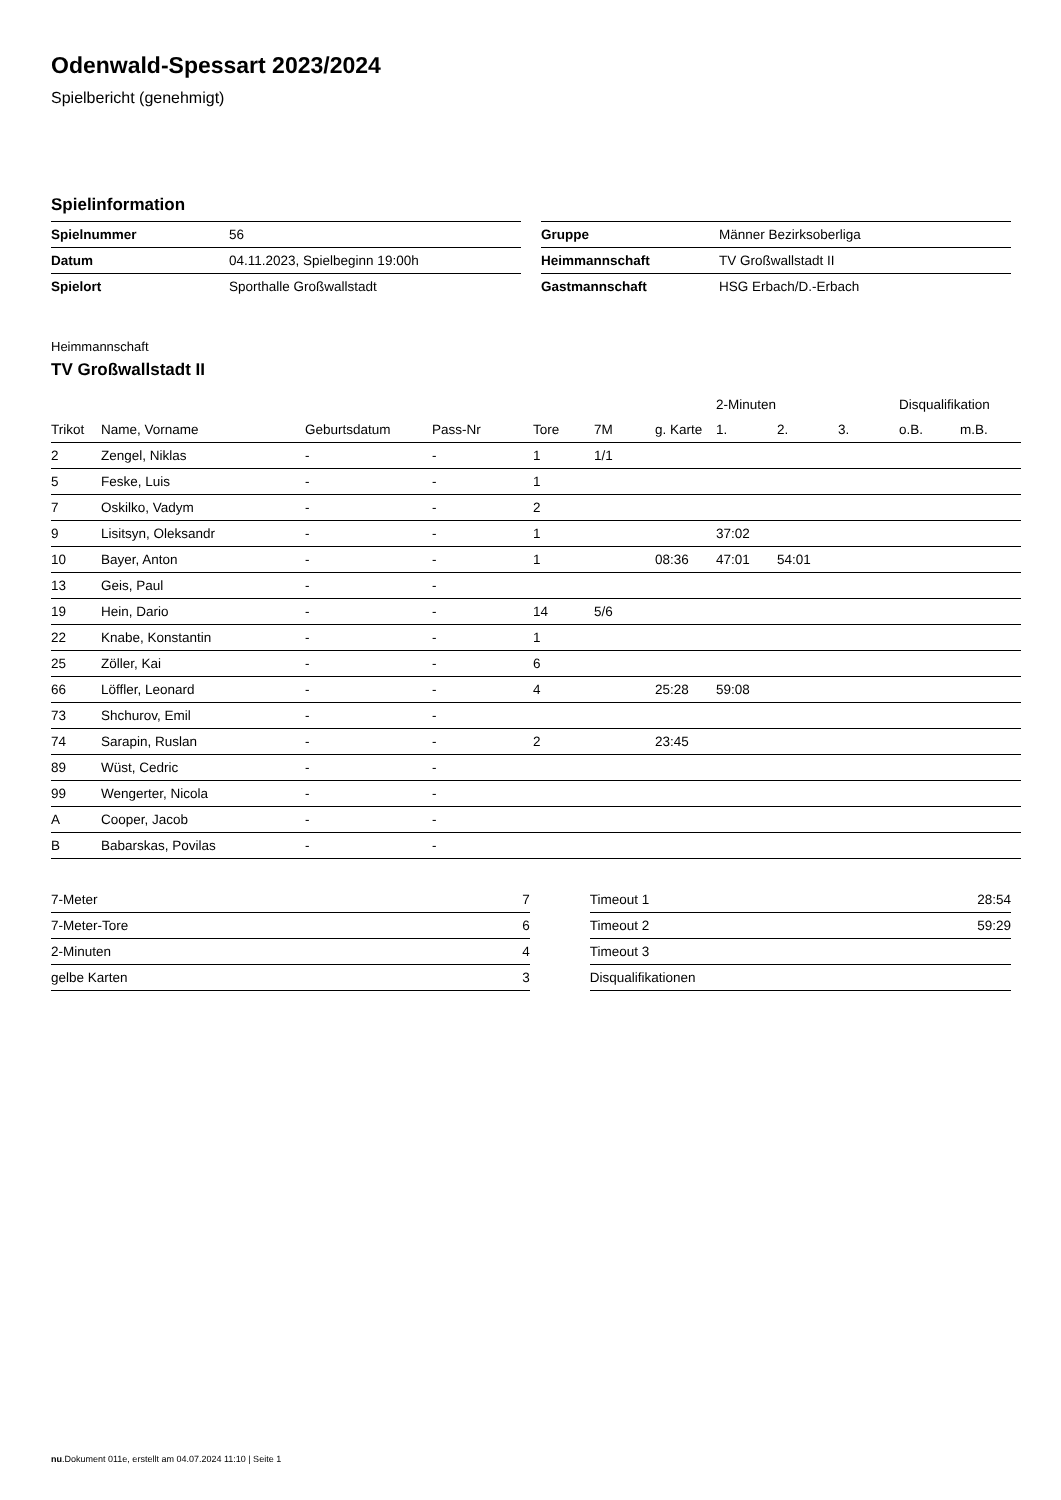Odenwald-Spessart 2023/2024
Spielbericht (genehmigt)
Spielinformation
| Spielnummer | 56 |
| Datum | 04.11.2023, Spielbeginn 19:00h |
| Spielort | Sporthalle Großwallstadt |
| Gruppe | Männer Bezirksoberliga |
| Heimmannschaft | TV Großwallstadt II |
| Gastmannschaft | HSG Erbach/D.-Erbach |
Heimmannschaft
TV Großwallstadt II
| | | | | | | | 2-Minuten | | | Disqualifikation | |
| --- | --- | --- | --- | --- | --- | --- | --- | --- | --- | --- | --- |
| Trikot | Name, Vorname | Geburtsdatum | Pass-Nr | Tore | 7M | g. Karte | 1. | 2. | 3. | o.B. | m.B. |
| 2 | Zengel, Niklas | - | - | 1 | 1/1 | | | | | | |
| 5 | Feske, Luis | - | - | 1 | | | | | | | |
| 7 | Oskilko, Vadym | - | - | 2 | | | | | | | |
| 9 | Lisitsyn, Oleksandr | - | - | 1 | | | 37:02 | | | | |
| 10 | Bayer, Anton | - | - | 1 | | 08:36 | 47:01 | 54:01 | | | |
| 13 | Geis, Paul | - | - | | | | | | | | |
| 19 | Hein, Dario | - | - | 14 | 5/6 | | | | | | |
| 22 | Knabe, Konstantin | - | - | 1 | | | | | | | |
| 25 | Zöller, Kai | - | - | 6 | | | | | | | |
| 66 | Löffler, Leonard | - | - | 4 | | 25:28 | 59:08 | | | | |
| 73 | Shchurov, Emil | - | - | | | | | | | | |
| 74 | Sarapin, Ruslan | - | - | 2 | | 23:45 | | | | | |
| 89 | Wüst, Cedric | - | - | | | | | | | | |
| 99 | Wengerter, Nicola | - | - | | | | | | | | |
| A | Cooper, Jacob | - | - | | | | | | | | |
| B | Babarskas, Povilas | - | - | | | | | | | | |
| 7-Meter | 7 |
| 7-Meter-Tore | 6 |
| 2-Minuten | 4 |
| gelbe Karten | 3 |
| Timeout 1 | 28:54 |
| Timeout 2 | 59:29 |
| Timeout 3 | |
| Disqualifikationen | |
nu.Dokument 011e, erstellt am 04.07.2024 11:10 | Seite 1